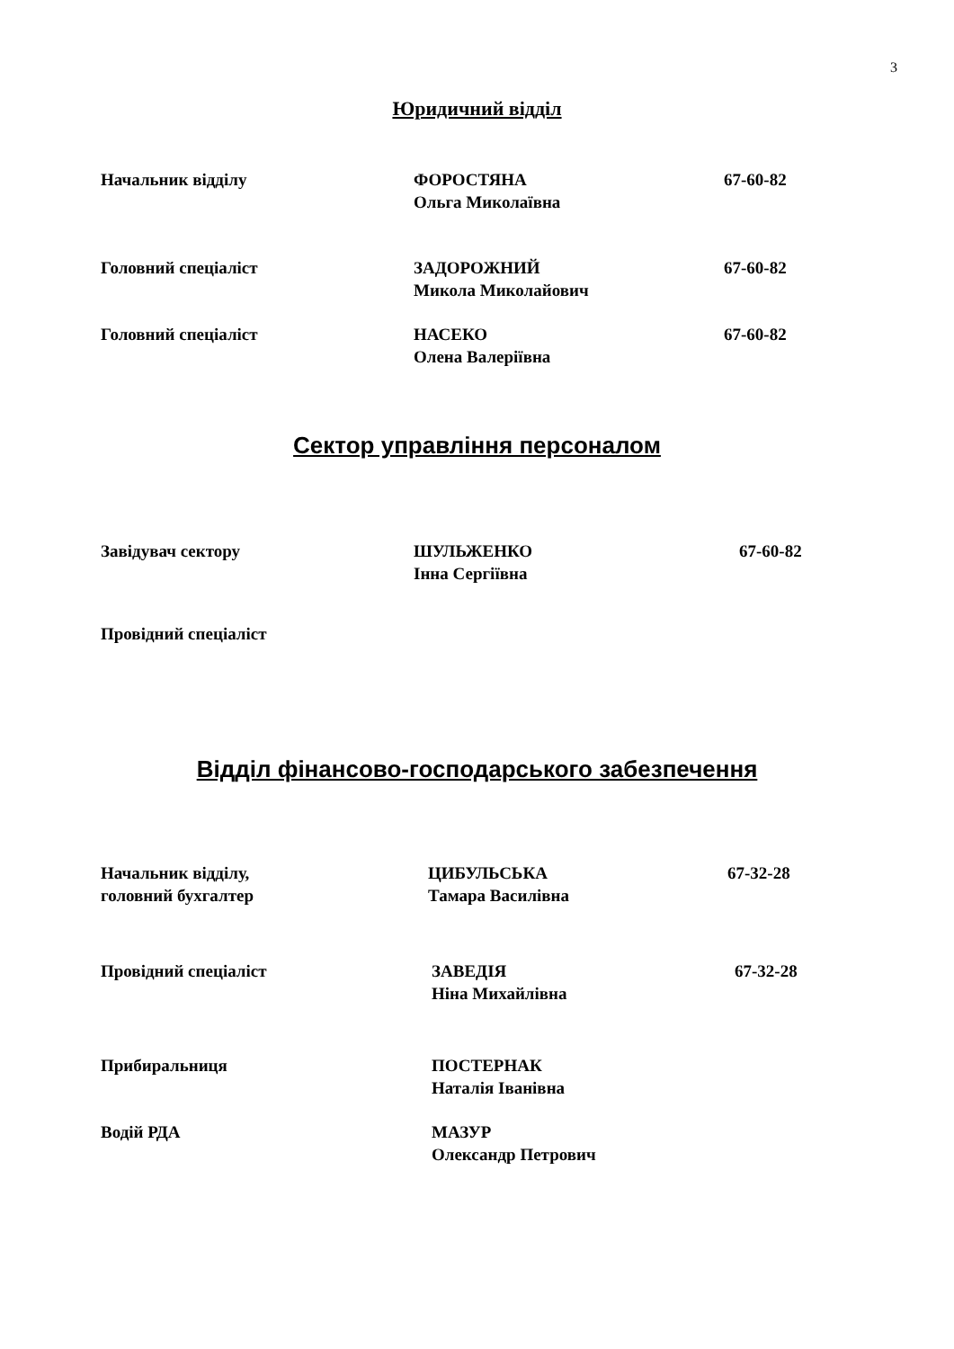3
Юридичний відділ
Начальник відділу ФОРОСТЯНА
Ольга Миколаївна
67-60-82
Головний спеціаліст ЗАДОРОЖНИЙ
Микола Миколайович
67-60-82
Головний спеціаліст НАСЕКО
Олена Валеріївна
67-60-82
Сектор управління персоналом
Завідувач сектору ШУЛЬЖЕНКО
Інна Сергіївна
67-60-82
Провідний спеціаліст
Відділ фінансово-господарського забезпечення
Начальник відділу,
головний бухгалтер
ЦИБУЛЬСЬКА
Тамара Василівна
67-32-28
Провідний спеціаліст ЗАВЕДІЯ
Ніна Михайлівна
67-32-28
Прибиральниця ПОСТЕРНАК
Наталія Іванівна
Водій РДА МАЗУР
Олександр Петрович